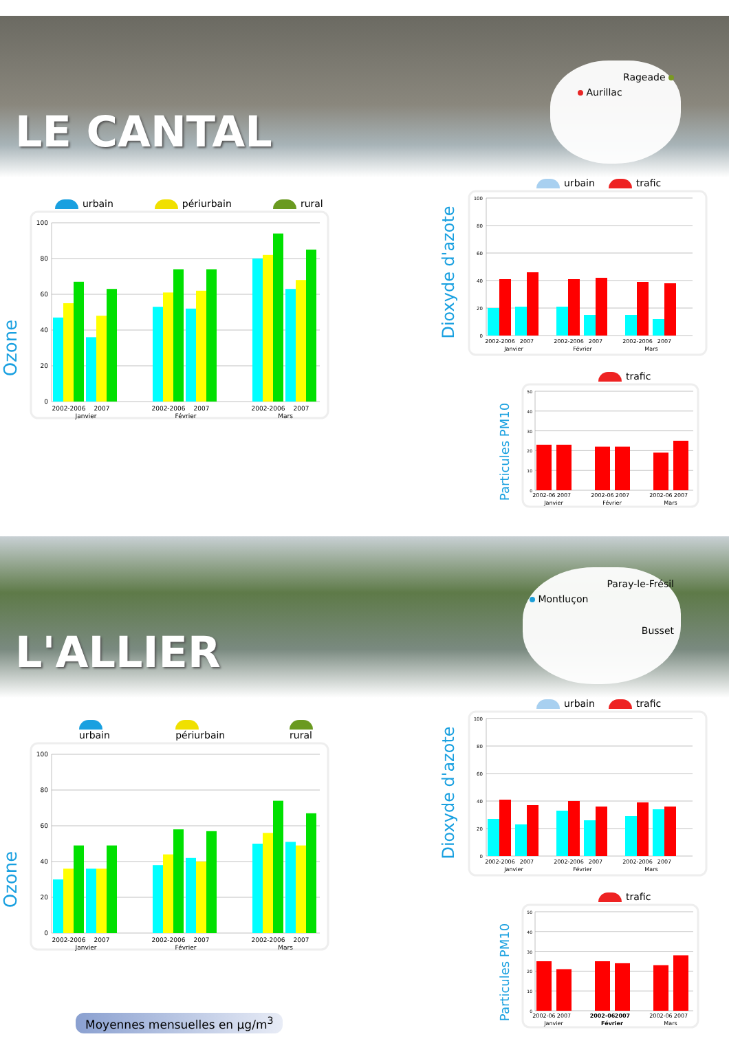LE CANTAL
Rageade
Aurillac
urbain périurbain rural
Ozone
100
80
60
40
20
0
2002-2006
2007
Janvier
2002-2006
2007
Février
2002-2006
2007
Mars
urbain trafic
Dioxyde d'azote
100
80
60
40
20
0
2002-2006
2007
Janvier
2002-2006
2007
Février
2002-2006
2007
Mars
trafic
Particules PM10
50
40
30
20
10
0
2002-06
2007
Janvier
2002-06
2007
Février
2002-06
2007
Mars
L'ALLIER
Paray-le-Frésil
Montluçon
Busset
urbain périurbain rural
Ozone
100
80
60
40
20
0
2002-2006
2007
Janvier
2002-2006
2007
Février
2002-2006
2007
Mars
Moyennes mensuelles en µg/m<sup>3</sup>
urbain trafic
Dioxyde d'azote
100
80
60
40
20
0
2002-2006
2007
Janvier
2002-2006
2007
Février
2002-2006
2007
Mars
trafic
Particules PM10
50
40
30
20
10
0
2002-06
2007
Janvier
2002-06
2007
Février
2002-06
2007
Mars